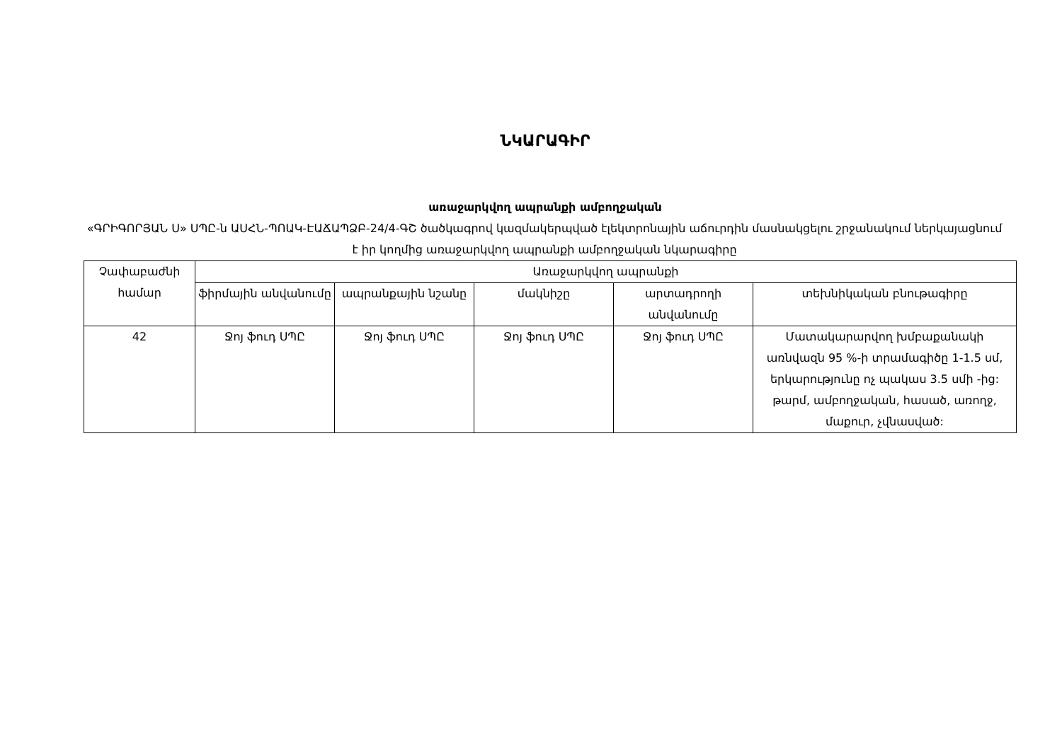ՆԿԱՐԱԳԻՐ
առաջարկվող ապրանքի ամբողջական
«ԳՐԻԳՈՐՅԱՆ Ս» ՍՊԸ-ն ԱՍՀՆ-ՊՈԱԿ-ԷԱՃԱՊՁԲ-24/4-ԳՇ ծածկագրով կազմակերպված էլեկտրոնային աճուրդին մասնակցելու շրջանակում ներկայացնում է իր կողմից առաջարկվող ապրանքի ամբողջական նկարագիրը
| Չափաբաժնի համար | Առաջարկվող ապրանքի | | | | |
| --- | --- | --- | --- | --- | --- |
| | ֆիրմային անվանումը | ապրանքային նշանը | մակնիշը | արտադրողի անվանումը | տեխնիկական բնութագիրը |
| 42 | Ջոյ ֆուդ ՍՊԸ | Ջոյ ֆուդ ՍՊԸ | Ջոյ ֆուդ ՍՊԸ | Ջոյ ֆուդ ՍՊԸ | Մատակարարվող խմբաքանակի առնվազն 95 %-ի տրամագիծը 1-1.5 սմ, երկարությունը ոչ պակաս 3.5 սմի -ից: թարմ, ամբողջական, հասած, առողջ, մաքուր, չվնասված: |